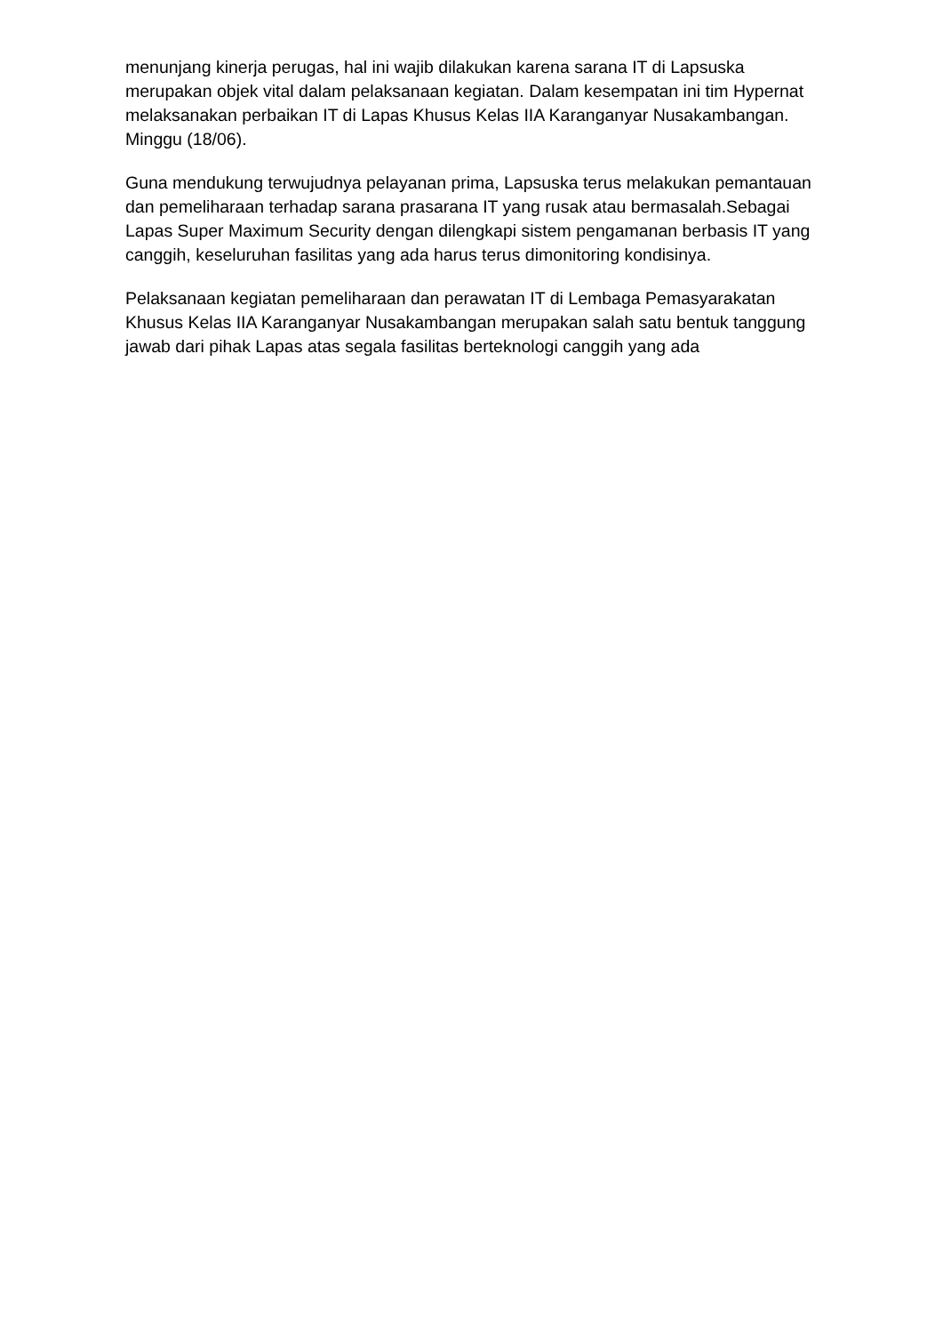menunjang kinerja perugas, hal ini wajib dilakukan karena sarana IT di Lapsuska merupakan objek vital dalam pelaksanaan kegiatan. Dalam kesempatan ini tim Hypernat melaksanakan perbaikan IT di Lapas Khusus Kelas IIA Karanganyar Nusakambangan. Minggu (18/06).
Guna mendukung terwujudnya pelayanan prima, Lapsuska terus melakukan pemantauan dan pemeliharaan terhadap sarana prasarana IT yang rusak atau bermasalah.Sebagai Lapas Super Maximum Security dengan dilengkapi sistem pengamanan berbasis IT yang canggih, keseluruhan fasilitas yang ada harus terus dimonitoring kondisinya.
Pelaksanaan kegiatan pemeliharaan dan perawatan IT di Lembaga Pemasyarakatan Khusus Kelas IIA Karanganyar Nusakambangan merupakan salah satu bentuk tanggung jawab dari pihak Lapas atas segala fasilitas berteknologi canggih yang ada